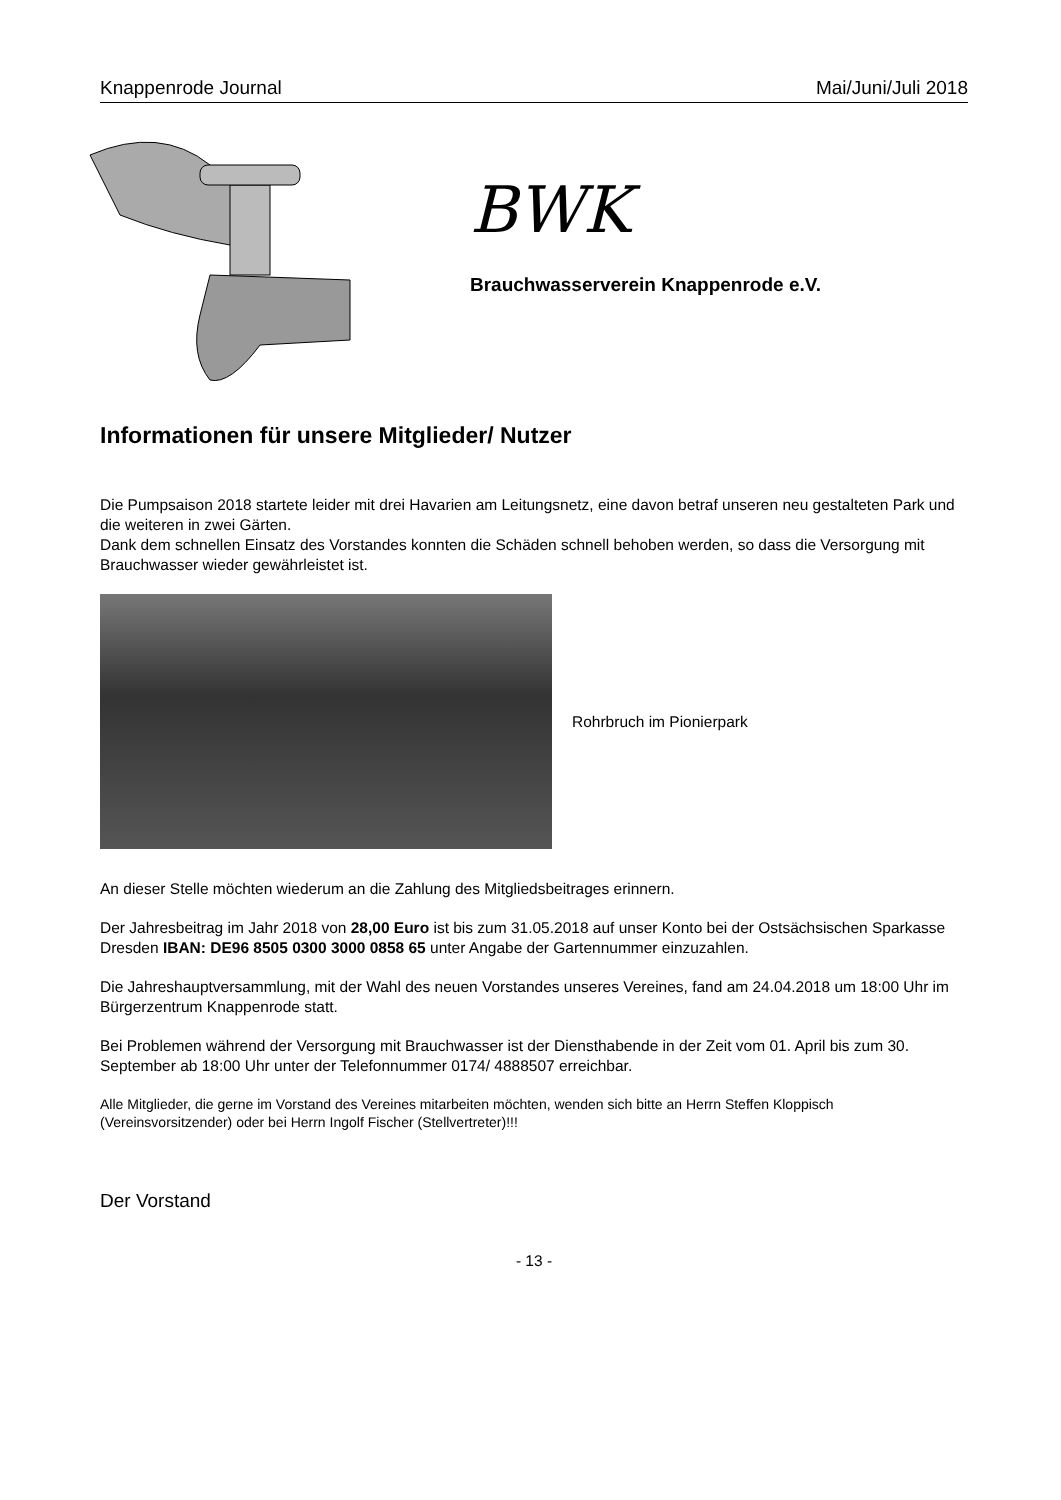Knappenrode Journal Mai/Juni/Juli 2018
BWK
Brauchwasserverein Knappenrode e.V.
Informationen für unsere Mitglieder/ Nutzer
Die Pumpsaison 2018 startete leider mit drei Havarien am Leitungsnetz, eine davon betraf unseren neu gestalteten Park und die weiteren in zwei Gärten.
Dank dem schnellen Einsatz des Vorstandes konnten die Schäden schnell behoben werden, so dass die Versorgung mit Brauchwasser wieder gewährleistet ist.
Rohrbruch im Pionierpark
An dieser Stelle möchten wiederum an die Zahlung des Mitgliedsbeitrages erinnern.
Der Jahresbeitrag im Jahr 2018 von 28,00 Euro ist bis zum 31.05.2018 auf unser Konto bei der Ostsächsischen Sparkasse Dresden IBAN: DE96 8505 0300 3000 0858 65 unter Angabe der Gartennummer einzuzahlen.
Die Jahreshauptversammlung, mit der Wahl des neuen Vorstandes unseres Vereines, fand am 24.04.2018 um 18:00 Uhr im Bürgerzentrum Knappenrode statt.
Bei Problemen während der Versorgung mit Brauchwasser ist der Diensthabende in der Zeit vom 01. April bis zum 30. September ab 18:00 Uhr unter der Telefonnummer 0174/ 4888507 erreichbar.
Alle Mitglieder, die gerne im Vorstand des Vereines mitarbeiten möchten, wenden sich bitte an Herrn Steffen Kloppisch (Vereinsvorsitzender) oder bei Herrn Ingolf Fischer (Stellvertreter)!!!
Der Vorstand
- 13 -